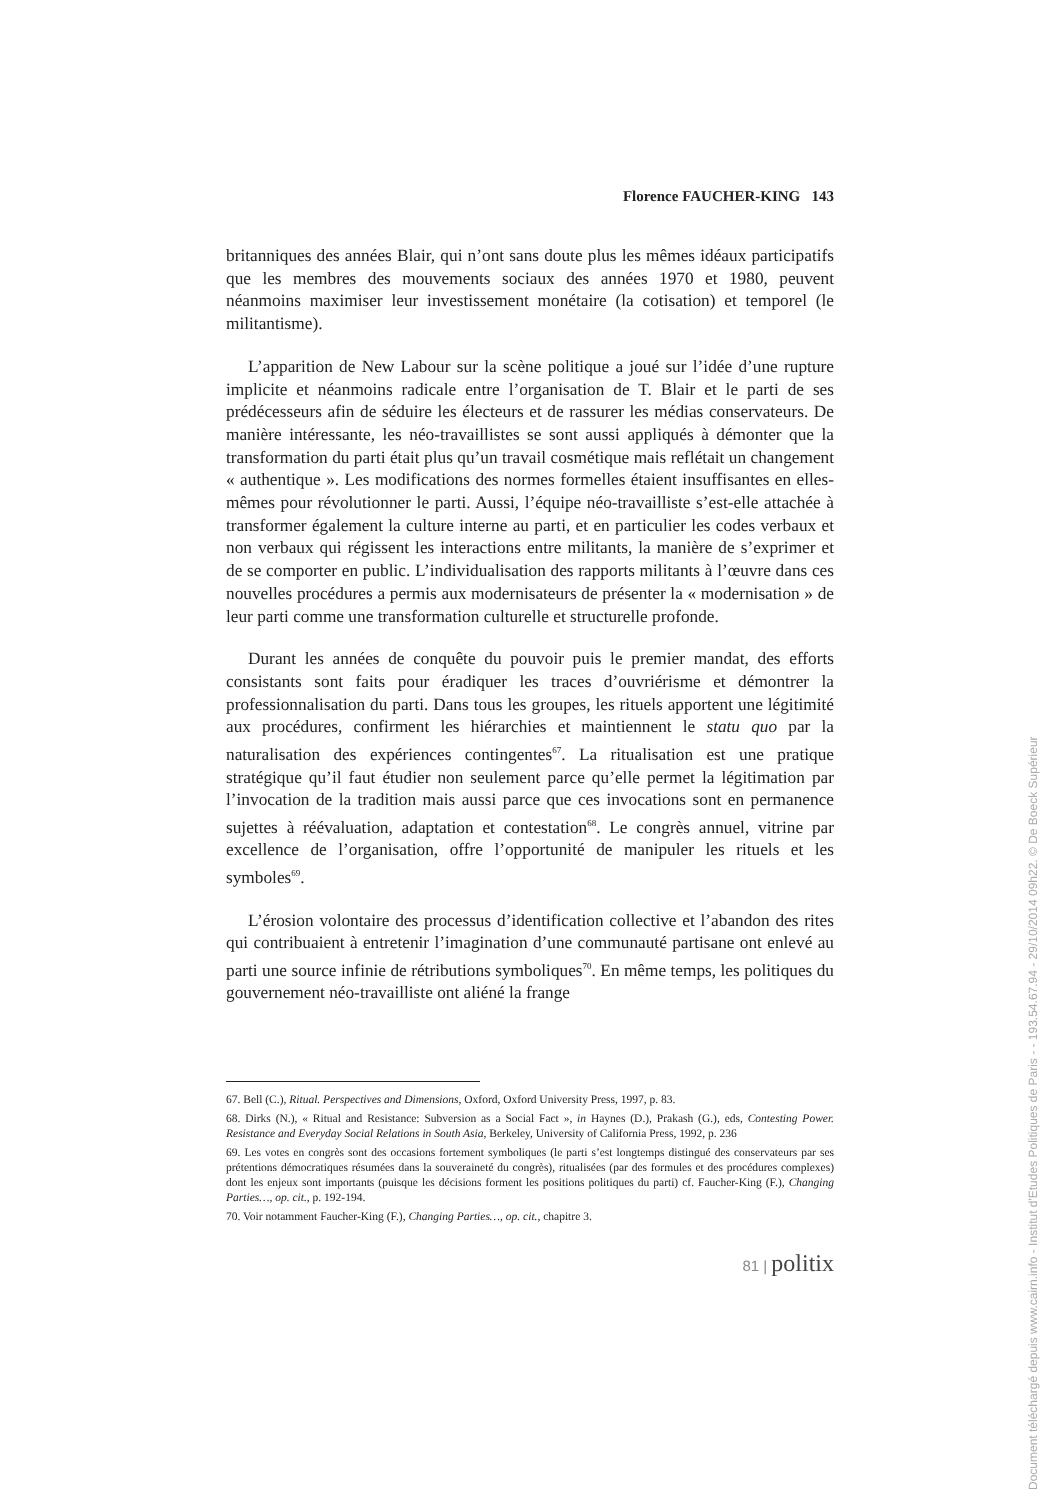Florence FAUCHER-KING 143
britanniques des années Blair, qui n’ont sans doute plus les mêmes idéaux participatifs que les membres des mouvements sociaux des années 1970 et 1980, peuvent néanmoins maximiser leur investissement monétaire (la cotisation) et temporel (le militantisme).
L’apparition de New Labour sur la scène politique a joué sur l’idée d’une rupture implicite et néanmoins radicale entre l’organisation de T. Blair et le parti de ses prédécesseurs afin de séduire les électeurs et de rassurer les médias conservateurs. De manière intéressante, les néo-travaillistes se sont aussi appliqués à démonter que la transformation du parti était plus qu’un travail cosmétique mais reflétait un changement « authentique ». Les modifications des normes formelles étaient insuffisantes en elles-mêmes pour révolutionner le parti. Aussi, l’équipe néo-travailliste s’est-elle attachée à transformer également la culture interne au parti, et en particulier les codes verbaux et non verbaux qui régissent les interactions entre militants, la manière de s’exprimer et de se comporter en public. L’individualisation des rapports militants à l’œuvre dans ces nouvelles procédures a permis aux modernisateurs de présenter la « modernisation » de leur parti comme une transformation culturelle et structurelle profonde.
Durant les années de conquête du pouvoir puis le premier mandat, des efforts consistants sont faits pour éradiquer les traces d’ouvriérisme et démontrer la professionnalisation du parti. Dans tous les groupes, les rituels apportent une légitimité aux procédures, confirment les hiérarchies et maintiennent le statu quo par la naturalisation des expériences contingentes<sup>67</sup>. La ritualisation est une pratique stratégique qu’il faut étudier non seulement parce qu’elle permet la légitimation par l’invocation de la tradition mais aussi parce que ces invocations sont en permanence sujettes à réévaluation, adaptation et contestation<sup>68</sup>. Le congrès annuel, vitrine par excellence de l’organisation, offre l’opportunité de manipuler les rituels et les symboles<sup>69</sup>.
L’érosion volontaire des processus d’identification collective et l’abandon des rites qui contribuaient à entretenir l’imagination d’une communauté partisane ont enlevé au parti une source infinie de rétributions symboliques<sup>70</sup>. En même temps, les politiques du gouvernement néo-travailliste ont aliéné la frange
67. Bell (C.), Ritual. Perspectives and Dimensions, Oxford, Oxford University Press, 1997, p. 83.
68. Dirks (N.), « Ritual and Resistance: Subversion as a Social Fact », in Haynes (D.), Prakash (G.), eds, Contesting Power. Resistance and Everyday Social Relations in South Asia, Berkeley, University of California Press, 1992, p. 236
69. Les votes en congrès sont des occasions fortement symboliques (le parti s’est longtemps distingué des conservateurs par ses prétentions démocratiques résumées dans la souveraineté du congrès), ritualisées (par des formules et des procédures complexes) dont les enjeux sont importants (puisque les décisions forment les positions politiques du parti) cf. Faucher-King (F.), Changing Parties…, op. cit., p. 192-194.
70. Voir notamment Faucher-King (F.), Changing Parties…, op. cit., chapitre 3.
81 | politix
Document téléchargé depuis www.cairn.info - Institut d'Etudes Politiques de Paris - - 193.54.67.94 - 29/10/2014 09h22. © De Boeck Supérieur